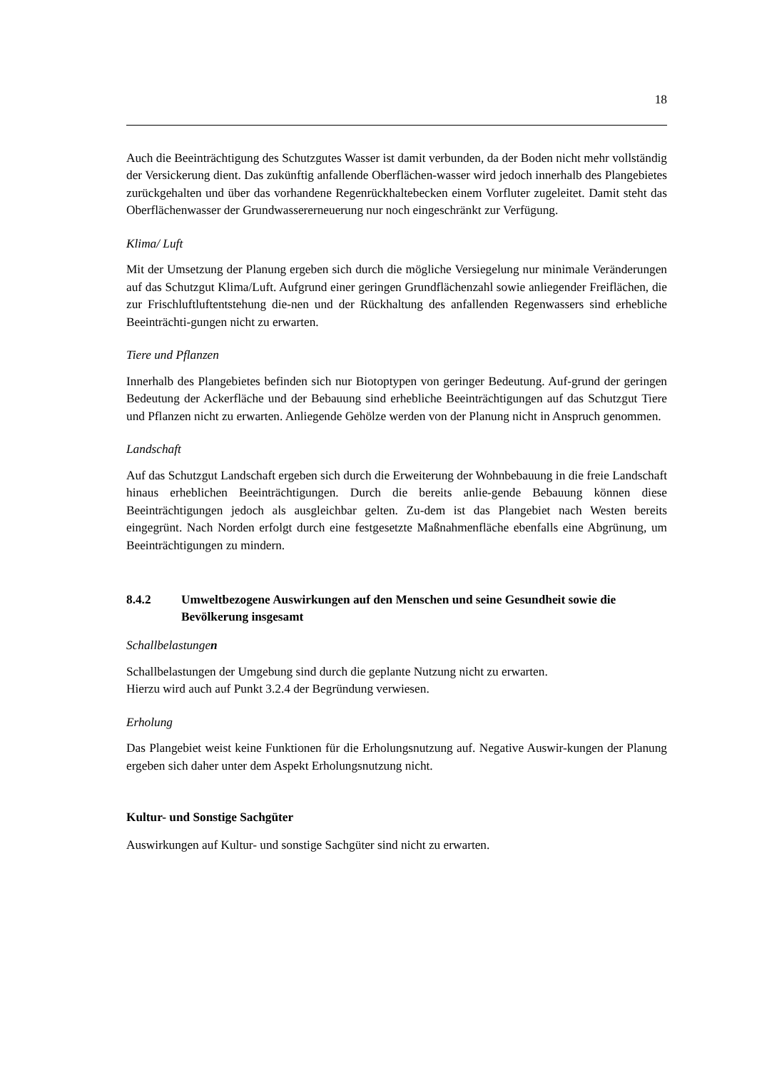18
Auch die Beeinträchtigung des Schutzgutes Wasser ist damit verbunden, da der Boden nicht mehr vollständig der Versickerung dient. Das zukünftig anfallende Oberflächen-wasser wird jedoch innerhalb des Plangebietes zurückgehalten und über das vorhandene Regenrückhaltebecken einem Vorfluter zugeleitet. Damit steht das Oberflächenwasser der Grundwassererneuerung nur noch eingeschränkt zur Verfügung.
Klima/ Luft
Mit der Umsetzung der Planung ergeben sich durch die mögliche Versiegelung nur minimale Veränderungen auf das Schutzgut Klima/Luft. Aufgrund einer geringen Grundflächenzahl sowie anliegender Freiflächen, die zur Frischluftluftentstehung die-nen und der Rückhaltung des anfallenden Regenwassers sind erhebliche Beeinträchti-gungen nicht zu erwarten.
Tiere und Pflanzen
Innerhalb des Plangebietes befinden sich nur Biotoptypen von geringer Bedeutung. Auf-grund der geringen Bedeutung der Ackerfläche und der Bebauung sind erhebliche Beeinträchtigungen auf das Schutzgut Tiere und Pflanzen nicht zu erwarten. Anliegende Gehölze werden von der Planung nicht in Anspruch genommen.
Landschaft
Auf das Schutzgut Landschaft ergeben sich durch die Erweiterung der Wohnbebauung in die freie Landschaft hinaus erheblichen Beeinträchtigungen. Durch die bereits anlie-gende Bebauung können diese Beeinträchtigungen jedoch als ausgleichbar gelten. Zu-dem ist das Plangebiet nach Westen bereits eingegrünt. Nach Norden erfolgt durch eine festgesetzte Maßnahmenfläche ebenfalls eine Abgrünung, um Beeinträchtigungen zu mindern.
8.4.2 Umweltbezogene Auswirkungen auf den Menschen und seine Gesundheit sowie die Bevölkerung insgesamt
Schallbelastungen
Schallbelastungen der Umgebung sind durch die geplante Nutzung nicht zu erwarten.
Hierzu wird auch auf Punkt 3.2.4 der Begründung verwiesen.
Erholung
Das Plangebiet weist keine Funktionen für die Erholungsnutzung auf. Negative Auswir-kungen der Planung ergeben sich daher unter dem Aspekt Erholungsnutzung nicht.
Kultur- und Sonstige Sachgüter
Auswirkungen auf Kultur- und sonstige Sachgüter sind nicht zu erwarten.